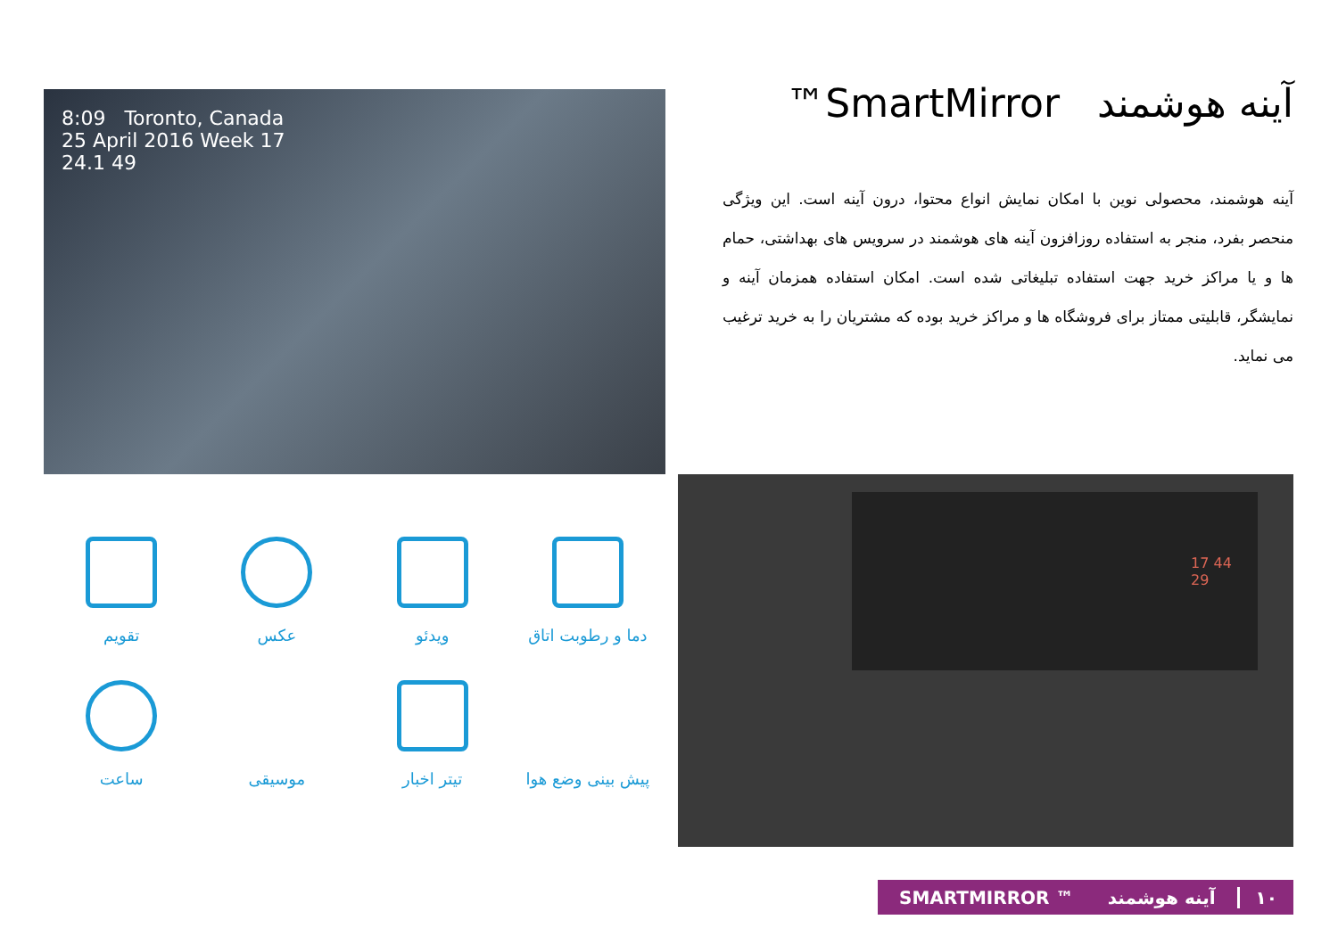آینه هوشمند SmartMirror™
آینه هوشمند، محصولی نوین با امکان نمایش انواع محتوا، درون آینه است. این ویژگی منحصر بفرد، منجر به استفاده روزافزون آینه های هوشمند در سرویس های بهداشتی، حمام ها و یا مراکز خرید جهت استفاده تبلیغاتی شده است. امکان استفاده همزمان آینه و نمایشگر، قابلیتی ممتاز برای فروشگاه ها و مراکز خرید بوده که مشتریان را به خرید ترغیب می نماید.
8:09 Toronto, Canada
25 April 2016 Week 17
24.1 49
دما و رطوبت اتاق
ویدئو
عکس
تقویم
پیش بینی وضع هوا
تیتر اخبار
موسیقی
ساعت
17 44
29
SMARTMIRROR ™ آینه هوشمند ۱۰